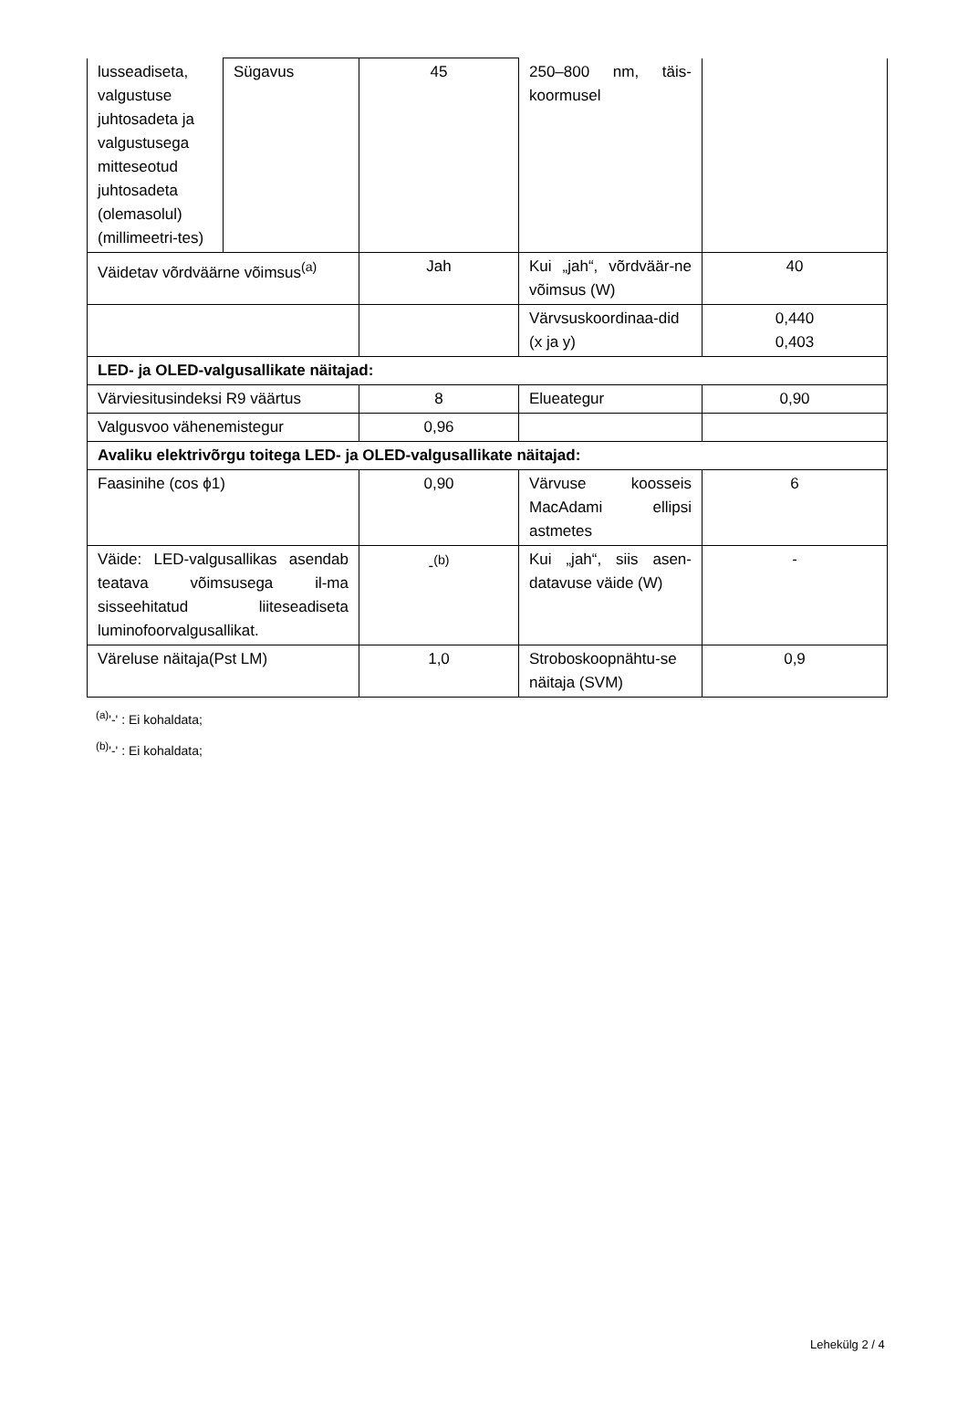| lusseadiseta, valgustuse juhtosadeta ja valgustusega mitteseotud juhtosadeta (olemasolul) (millimeetri-tes) | Sügavus | 45 | 250–800 nm, täis-koormusel | |
| Väidetav võrdväärne võimsus<sup>(a)</sup> | | Jah | Kui „jah“, võrdväär-ne võimsus (W) | 40 |
| | | | Värvsuskoordinaa-did (x ja y) | 0,440 0,403 |
| LED- ja OLED-valgusallikate näitajad: | | | | |
| Värviesitusindeksi R9 väärtus | | 8 | Elueategur | 0,90 |
| Valgusvoo vähenemistegur | | 0,96 | | |
| Avaliku elektrivõrgu toitega LED- ja OLED-valgusallikate näitajad: | | | | |
| Faasinihe (cos ϕ1) | | 0,90 | Värvuse koosseis MacAdami ellipsi astmetes | 6 |
| Väide: LED-valgusallikas asendab teatava võimsusega il-ma sisseehitatud liiteseadiseta luminofoorvalgusallikat. | | -<sup>(b)</sup> | Kui „jah“, siis asen-datavuse väide (W) | - |
| Väreluse näitaja(Pst LM) | | 1,0 | Stroboskoopnähtu-se näitaja (SVM) | 0,9 |
<sup>(a)</sup> '-' : Ei kohaldata;
<sup>(b)</sup> '-' : Ei kohaldata;
Lehekülg 2 / 4